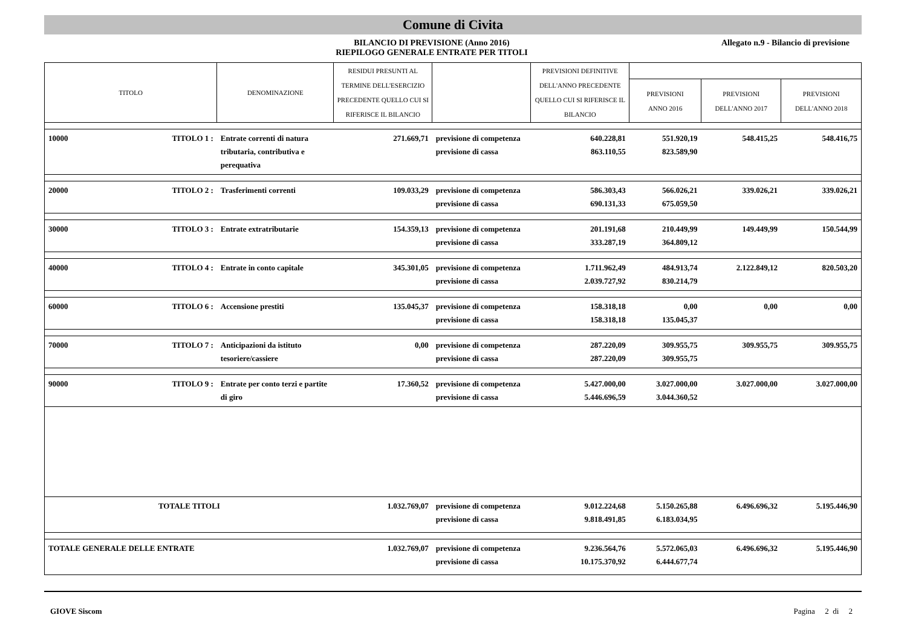Comune di Civita
BILANCIO DI PREVISIONE (Anno 2016)
RIEPILOGO GENERALE ENTRATE PER TITOLI
Allegato n.9 - Bilancio di previsione
| TITOLO | | DENOMINAZIONE | RESIDUI PRESUNTI AL TERMINE DELL'ESERCIZIO PRECEDENTE QUELLO CUI SI RIFERISCE IL BILANCIO | | PREVISIONI DEFINITIVE DELL'ANNO PRECEDENTE QUELLO CUI SI RIFERISCE IL BILANCIO | | | |
| --- | --- | --- | --- | --- | --- | --- | --- | --- |
| | | | | | | PREVISIONI ANNO 2016 | PREVISIONI DELL'ANNO 2017 | PREVISIONI DELL'ANNO 2018 |
| 10000 | TITOLO 1 : | Entrate correnti di natura tributaria, contributiva e perequativa | 271.669,71 | previsione di competenza previsione di cassa | 640.228,81 863.110,55 | 551.920,19 823.589,90 | 548.415,25 | 548.416,75 |
| 20000 | TITOLO 2 : | Trasferimenti correnti | 109.033,29 | previsione di competenza previsione di cassa | 586.303,43 690.131,33 | 566.026,21 675.059,50 | 339.026,21 | 339.026,21 |
| 30000 | TITOLO 3 : | Entrate extratributarie | 154.359,13 | previsione di competenza previsione di cassa | 201.191,68 333.287,19 | 210.449,99 364.809,12 | 149.449,99 | 150.544,99 |
| 40000 | TITOLO 4 : | Entrate in conto capitale | 345.301,05 | previsione di competenza previsione di cassa | 1.711.962,49 2.039.727,92 | 484.913,74 830.214,79 | 2.122.849,12 | 820.503,20 |
| 60000 | TITOLO 6 : | Accensione prestiti | 135.045,37 | previsione di competenza previsione di cassa | 158.318,18 158.318,18 | 0,00 135.045,37 | 0,00 | 0,00 |
| 70000 | TITOLO 7 : | Anticipazioni da istituto tesoriere/cassiere | 0,00 | previsione di competenza previsione di cassa | 287.220,09 287.220,09 | 309.955,75 309.955,75 | 309.955,75 | 309.955,75 |
| 90000 | TITOLO 9 : | Entrate per conto terzi e partite di giro | 17.360,52 | previsione di competenza previsione di cassa | 5.427.000,00 5.446.696,59 | 3.027.000,00 3.044.360,52 | 3.027.000,00 | 3.027.000,00 |
| TOTALE TITOLI | | | 1.032.769,07 | previsione di competenza previsione di cassa | 9.012.224,68 9.818.491,85 | 5.150.265,88 6.183.034,95 | 6.496.696,32 | 5.195.446,90 |
| TOTALE GENERALE DELLE ENTRATE | | | 1.032.769,07 | previsione di competenza previsione di cassa | 9.236.564,76 10.175.370,92 | 5.572.065,03 6.444.677,74 | 6.496.696,32 | 5.195.446,90 |
GIOVE Siscom Pagina 2 di 2